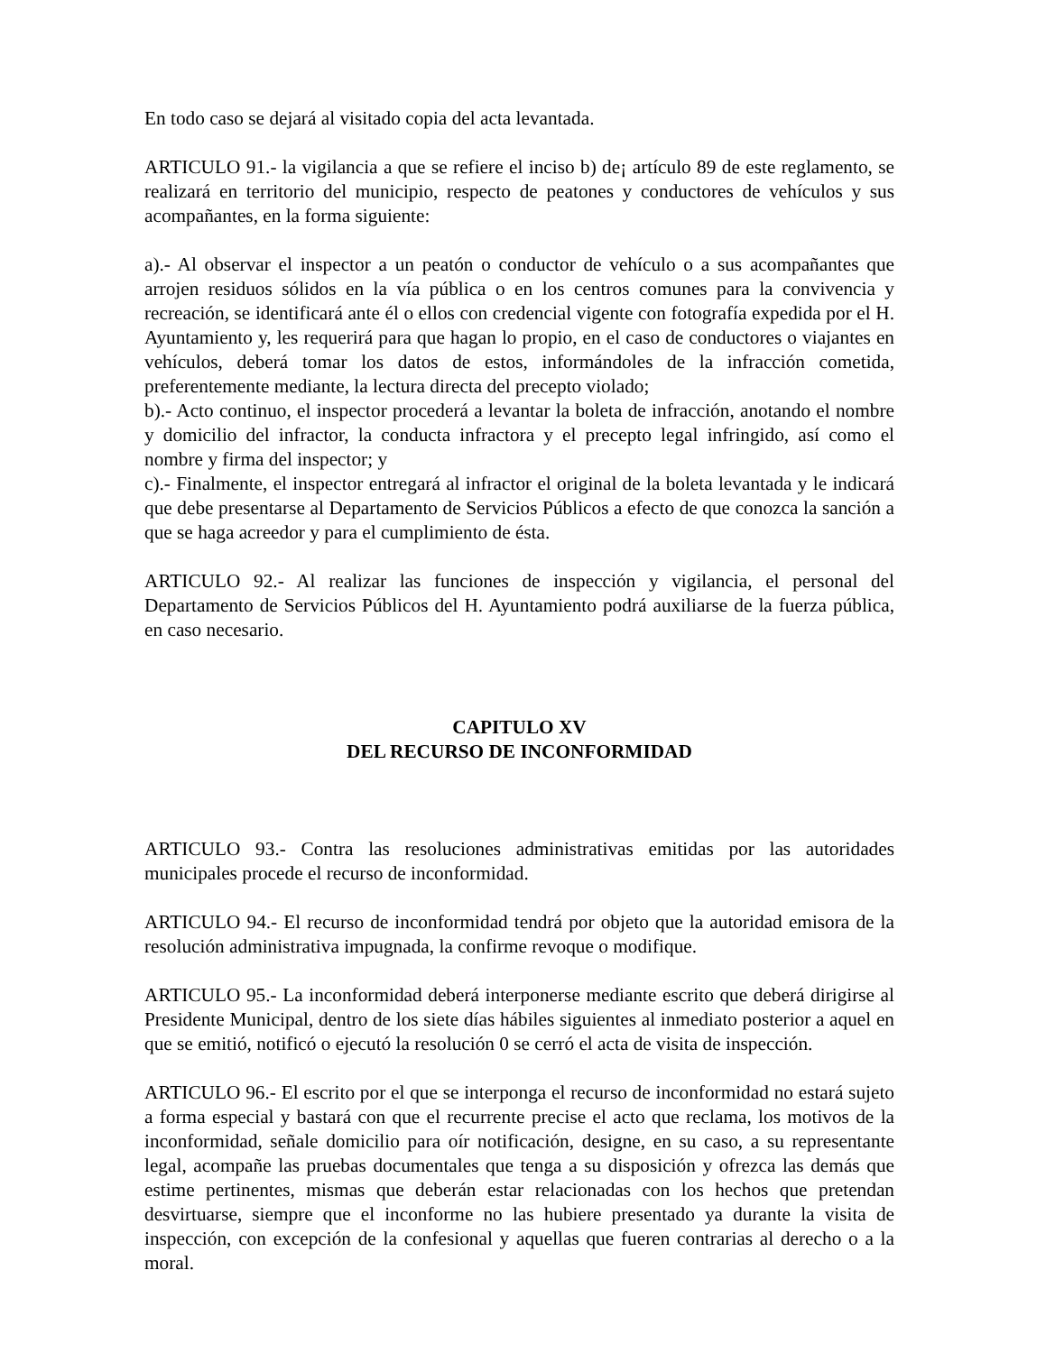En todo caso se dejará al visitado copia del acta levantada.
ARTICULO 91.- la vigilancia a que se refiere el inciso b) de¡ artículo 89 de este reglamento, se realizará en territorio del municipio, respecto de peatones y conductores de vehículos y sus acompañantes, en la forma siguiente:
a).- Al observar el inspector a un peatón o conductor de vehículo o a sus acompañantes que arrojen residuos sólidos en la vía pública o en los centros comunes para la convivencia y recreación, se identificará ante él o ellos con credencial vigente con fotografía expedida por el H. Ayuntamiento y, les requerirá para que hagan lo propio, en el caso de conductores o viajantes en vehículos, deberá tomar los datos de estos, informándoles de la infracción cometida, preferentemente mediante, la lectura directa del precepto violado;
b).- Acto continuo, el inspector procederá a levantar la boleta de infracción, anotando el nombre y domicilio del infractor, la conducta infractora y el precepto legal infringido, así como el nombre y firma del inspector; y
c).- Finalmente, el inspector entregará al infractor el original de la boleta levantada y le indicará que debe presentarse al Departamento de Servicios Públicos a efecto de que conozca la sanción a que se haga acreedor y para el cumplimiento de ésta.
ARTICULO 92.- Al realizar las funciones de inspección y vigilancia, el personal del Departamento de Servicios Públicos del H. Ayuntamiento podrá auxiliarse de la fuerza pública, en caso necesario.
CAPITULO XV
DEL RECURSO DE INCONFORMIDAD
ARTICULO 93.- Contra las resoluciones administrativas emitidas por las autoridades municipales procede el recurso de inconformidad.
ARTICULO 94.- El recurso de inconformidad tendrá por objeto que la autoridad emisora de la resolución administrativa impugnada, la confirme revoque o modifique.
ARTICULO 95.- La inconformidad deberá interponerse mediante escrito que deberá dirigirse al Presidente Municipal, dentro de los siete días hábiles siguientes al inmediato posterior a aquel en que se emitió, notificó o ejecutó la resolución 0 se cerró el acta de visita de inspección.
ARTICULO 96.- El escrito por el que se interponga el recurso de inconformidad no estará sujeto a forma especial y bastará con que el recurrente precise el acto que reclama, los motivos de la inconformidad, señale domicilio para oír notificación, designe, en su caso, a su representante legal, acompañe las pruebas documentales que tenga a su disposición y ofrezca las demás que estime pertinentes, mismas que deberán estar relacionadas con los hechos que pretendan desvirtuarse, siempre que el inconforme no las hubiere presentado ya durante la visita de inspección, con excepción de la confesional y aquellas que fueren contrarias al derecho o a la moral.